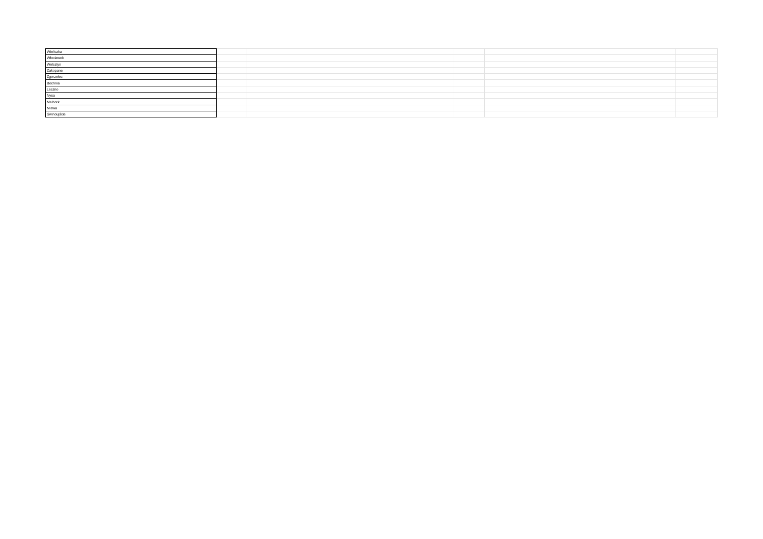| Wieliczka | | | | | |
| Włocławek | | | | | |
| Wolsztyn | | | | | |
| Zakopane | | | | | |
| Zgorzelec | | | | | |
| Bochnia | | | | | |
| Leszno | | | | | |
| Nysa | | | | | |
| Malbork | | | | | |
| Mława | | | | | |
| Świnoujście | | | | | |